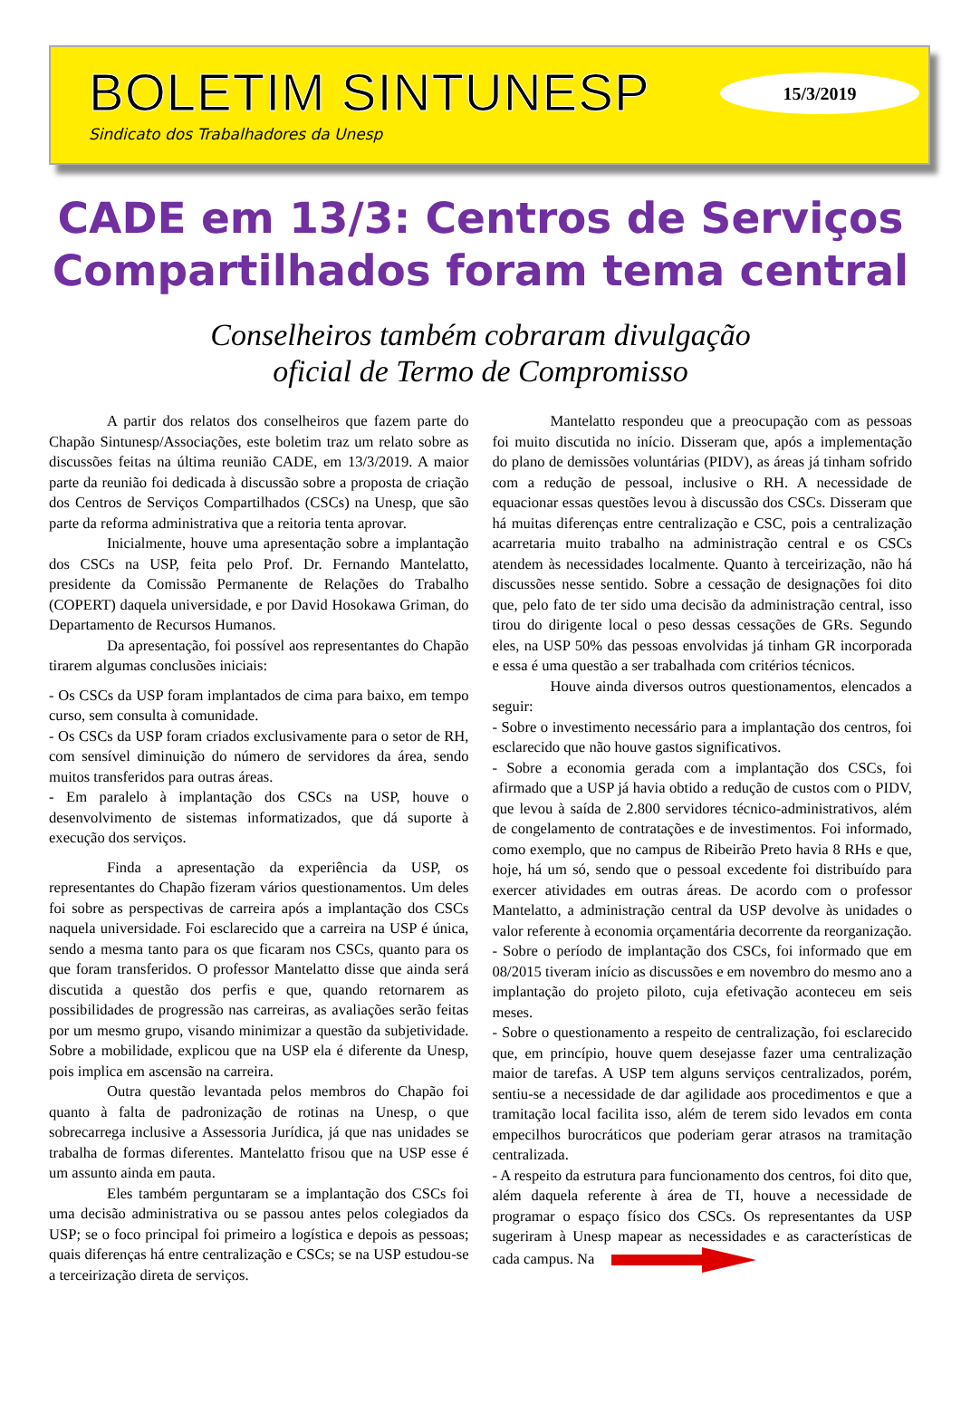BOLETIM SINTUNESP
Sindicato dos Trabalhadores da Unesp
15/3/2019
CADE em 13/3: Centros de Serviços Compartilhados foram tema central
Conselheiros também cobraram divulgação
oficial de Termo de Compromisso
A partir dos relatos dos conselheiros que fazem parte do Chapão Sintunesp/Associações, este boletim traz um relato sobre as discussões feitas na última reunião CADE, em 13/3/2019. A maior parte da reunião foi dedicada à discussão sobre a proposta de criação dos Centros de Serviços Compartilhados (CSCs) na Unesp, que são parte da reforma administrativa que a reitoria tenta aprovar.
Inicialmente, houve uma apresentação sobre a implantação dos CSCs na USP, feita pelo Prof. Dr. Fernando Mantelatto, presidente da Comissão Permanente de Relações do Trabalho (COPERT) daquela universidade, e por David Hosokawa Griman, do Departamento de Recursos Humanos.
Da apresentação, foi possível aos representantes do Chapão tirarem algumas conclusões iniciais:
- Os CSCs da USP foram implantados de cima para baixo, em tempo curso, sem consulta à comunidade.
- Os CSCs da USP foram criados exclusivamente para o setor de RH, com sensível diminuição do número de servidores da área, sendo muitos transferidos para outras áreas.
- Em paralelo à implantação dos CSCs na USP, houve o desenvolvimento de sistemas informatizados, que dá suporte à execução dos serviços.
Finda a apresentação da experiência da USP, os representantes do Chapão fizeram vários questionamentos. Um deles foi sobre as perspectivas de carreira após a implantação dos CSCs naquela universidade. Foi esclarecido que a carreira na USP é única, sendo a mesma tanto para os que ficaram nos CSCs, quanto para os que foram transferidos. O professor Mantelatto disse que ainda será discutida a questão dos perfis e que, quando retornarem as possibilidades de progressão nas carreiras, as avaliações serão feitas por um mesmo grupo, visando minimizar a questão da subjetividade. Sobre a mobilidade, explicou que na USP ela é diferente da Unesp, pois implica em ascensão na carreira.
Outra questão levantada pelos membros do Chapão foi quanto à falta de padronização de rotinas na Unesp, o que sobrecarrega inclusive a Assessoria Jurídica, já que nas unidades se trabalha de formas diferentes. Mantelatto frisou que na USP esse é um assunto ainda em pauta.
Eles também perguntaram se a implantação dos CSCs foi uma decisão administrativa ou se passou antes pelos colegiados da USP; se o foco principal foi primeiro a logística e depois as pessoas; quais diferenças há entre centralização e CSCs; se na USP estudou-se a terceirização direta de serviços.
Mantelatto respondeu que a preocupação com as pessoas foi muito discutida no início. Disseram que, após a implementação do plano de demissões voluntárias (PIDV), as áreas já tinham sofrido com a redução de pessoal, inclusive o RH. A necessidade de equacionar essas questões levou à discussão dos CSCs. Disseram que há muitas diferenças entre centralização e CSC, pois a centralização acarretaria muito trabalho na administração central e os CSCs atendem às necessidades localmente. Quanto à terceirização, não há discussões nesse sentido. Sobre a cessação de designações foi dito que, pelo fato de ter sido uma decisão da administração central, isso tirou do dirigente local o peso dessas cessações de GRs. Segundo eles, na USP 50% das pessoas envolvidas já tinham GR incorporada e essa é uma questão a ser trabalhada com critérios técnicos.
Houve ainda diversos outros questionamentos, elencados a seguir:
- Sobre o investimento necessário para a implantação dos centros, foi esclarecido que não houve gastos significativos.
- Sobre a economia gerada com a implantação dos CSCs, foi afirmado que a USP já havia obtido a redução de custos com o PIDV, que levou à saída de 2.800 servidores técnico-administrativos, além de congelamento de contratações e de investimentos. Foi informado, como exemplo, que no campus de Ribeirão Preto havia 8 RHs e que, hoje, há um só, sendo que o pessoal excedente foi distribuído para exercer atividades em outras áreas. De acordo com o professor Mantelatto, a administração central da USP devolve às unidades o valor referente à economia orçamentária decorrente da reorganização.
- Sobre o período de implantação dos CSCs, foi informado que em 08/2015 tiveram início as discussões e em novembro do mesmo ano a implantação do projeto piloto, cuja efetivação aconteceu em seis meses.
- Sobre o questionamento a respeito de centralização, foi esclarecido que, em princípio, houve quem desejasse fazer uma centralização maior de tarefas. A USP tem alguns serviços centralizados, porém, sentiu-se a necessidade de dar agilidade aos procedimentos e que a tramitação local facilita isso, além de terem sido levados em conta empecilhos burocráticos que poderiam gerar atrasos na tramitação centralizada.
- A respeito da estrutura para funcionamento dos centros, foi dito que, além daquela referente à área de TI, houve a necessidade de programar o espaço físico dos CSCs. Os representantes da USP sugeriram à Unesp mapear as necessidades e as características de cada campus. Na